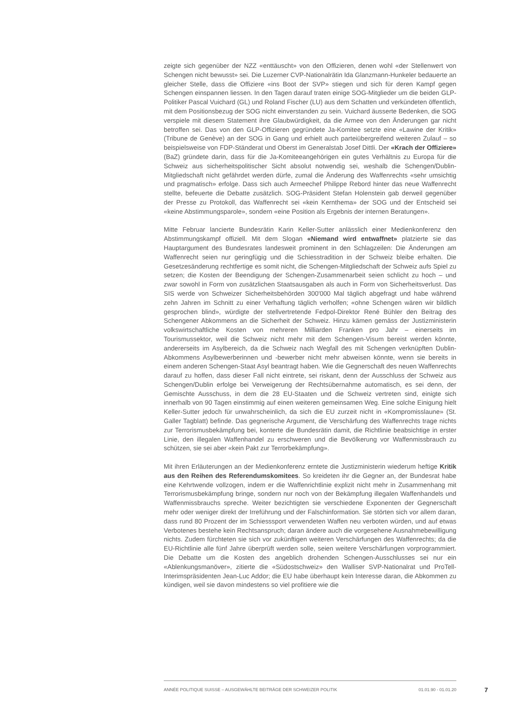zeigte sich gegenüber der NZZ «enttäuscht» von den Offizieren, denen wohl «der Stellenwert von Schengen nicht bewusst» sei. Die Luzerner CVP-Nationalrätin Ida Glanzmann-Hunkeler bedauerte an gleicher Stelle, dass die Offiziere «ins Boot der SVP» stiegen und sich für deren Kampf gegen Schengen einspannen liessen. In den Tagen darauf traten einige SOG-Mitglieder um die beiden GLP-Politiker Pascal Vuichard (GL) und Roland Fischer (LU) aus dem Schatten und verkündeten öffentlich, mit dem Positionsbezug der SOG nicht einverstanden zu sein. Vuichard äusserte Bedenken, die SOG verspiele mit diesem Statement ihre Glaubwürdigkeit, da die Armee von den Änderungen gar nicht betroffen sei. Das von den GLP-Offizieren gegründete Ja-Komitee setzte eine «Lawine der Kritik» (Tribune de Genève) an der SOG in Gang und erhielt auch parteiübergreifend weiteren Zulauf – so beispielsweise von FDP-Ständerat und Oberst im Generalstab Josef Dittli. Der «Krach der Offiziere» (BaZ) gründete darin, dass für die Ja-Komiteeangehörigen ein gutes Verhältnis zu Europa für die Schweiz aus sicherheitspolitischer Sicht absolut notwendig sei, weshalb die Schengen/Dublin-Mitgliedschaft nicht gefährdet werden dürfe, zumal die Änderung des Waffenrechts «sehr umsichtig und pragmatisch» erfolge. Dass sich auch Armeechef Philippe Rebord hinter das neue Waffenrecht stellte, befeuerte die Debatte zusätzlich. SOG-Präsident Stefan Holenstein gab derweil gegenüber der Presse zu Protokoll, das Waffenrecht sei «kein Kernthema» der SOG und der Entscheid sei «keine Abstimmungsparole», sondern «eine Position als Ergebnis der internen Beratungen».
Mitte Februar lancierte Bundesrätin Karin Keller-Sutter anlässlich einer Medienkonferenz den Abstimmungskampf offiziell. Mit dem Slogan «Niemand wird entwaffnet» platzierte sie das Hauptargument des Bundesrates landesweit prominent in den Schlagzeilen: Die Änderungen am Waffenrecht seien nur geringfügig und die Schiesstradition in der Schweiz bleibe erhalten. Die Gesetzesänderung rechtfertige es somit nicht, die Schengen-Mitgliedschaft der Schweiz aufs Spiel zu setzen; die Kosten der Beendigung der Schengen-Zusammenarbeit seien schlicht zu hoch – und zwar sowohl in Form von zusätzlichen Staatsausgaben als auch in Form von Sicherheitsverlust. Das SIS werde von Schweizer Sicherheitsbehörden 300'000 Mal täglich abgefragt und habe während zehn Jahren im Schnitt zu einer Verhaftung täglich verholfen; «ohne Schengen wären wir bildlich gesprochen blind», würdigte der stellvertretende Fedpol-Direktor René Bühler den Beitrag des Schengener Abkommens an die Sicherheit der Schweiz. Hinzu kämen gemäss der Justizministerin volkswirtschaftliche Kosten von mehreren Milliarden Franken pro Jahr – einerseits im Tourismussektor, weil die Schweiz nicht mehr mit dem Schengen-Visum bereist werden könnte, andererseits im Asylbereich, da die Schweiz nach Wegfall des mit Schengen verknüpften Dublin-Abkommens Asylbewerberinnen und -bewerber nicht mehr abweisen könnte, wenn sie bereits in einem anderen Schengen-Staat Asyl beantragt haben. Wie die Gegnerschaft des neuen Waffenrechts darauf zu hoffen, dass dieser Fall nicht eintrete, sei riskant, denn der Ausschluss der Schweiz aus Schengen/Dublin erfolge bei Verweigerung der Rechtsübernahme automatisch, es sei denn, der Gemischte Ausschuss, in dem die 28 EU-Staaten und die Schweiz vertreten sind, einigte sich innerhalb von 90 Tagen einstimmig auf einen weiteren gemeinsamen Weg. Eine solche Einigung hielt Keller-Sutter jedoch für unwahrscheinlich, da sich die EU zurzeit nicht in «Kompromisslaune» (St. Galler Tagblatt) befinde. Das gegnerische Argument, die Verschärfung des Waffenrechts trage nichts zur Terrorismusbekämpfung bei, konterte die Bundesrätin damit, die Richtlinie beabsichtige in erster Linie, den illegalen Waffenhandel zu erschweren und die Bevölkerung vor Waffenmissbrauch zu schützen, sie sei aber «kein Pakt zur Terrorbekämpfung».
Mit ihren Erläuterungen an der Medienkonferenz erntete die Justizministerin wiederum heftige Kritik aus den Reihen des Referendumskomitees. So kreideten ihr die Gegner an, der Bundesrat habe eine Kehrtwende vollzogen, indem er die Waffenrichtlinie explizit nicht mehr in Zusammenhang mit Terrorismusbekämpfung bringe, sondern nur noch von der Bekämpfung illegalen Waffenhandels und Waffenmissbrauchs spreche. Weiter bezichtigten sie verschiedene Exponenten der Gegnerschaft mehr oder weniger direkt der Irreführung und der Falschinformation. Sie störten sich vor allem daran, dass rund 80 Prozent der im Schiesssport verwendeten Waffen neu verboten würden, und auf etwas Verbotenes bestehe kein Rechtsanspruch; daran ändere auch die vorgesehene Ausnahmebewilligung nichts. Zudem fürchteten sie sich vor zukünftigen weiteren Verschärfungen des Waffenrechts; da die EU-Richtlinie alle fünf Jahre überprüft werden solle, seien weitere Verschärfungen vorprogrammiert. Die Debatte um die Kosten des angeblich drohenden Schengen-Ausschlusses sei nur ein «Ablenkungsmanöver», zitierte die «Südostschweiz» den Walliser SVP-Nationalrat und ProTell-Interimspräsidenten Jean-Luc Addor; die EU habe überhaupt kein Interesse daran, die Abkommen zu kündigen, weil sie davon mindestens so viel profitiere wie die
ANNÉE POLITIQUE SUISSE – AUSGEWÄHLTE BEITRÄGE DER SCHWEIZER POLITIK 01.01.90 - 01.01.20 7